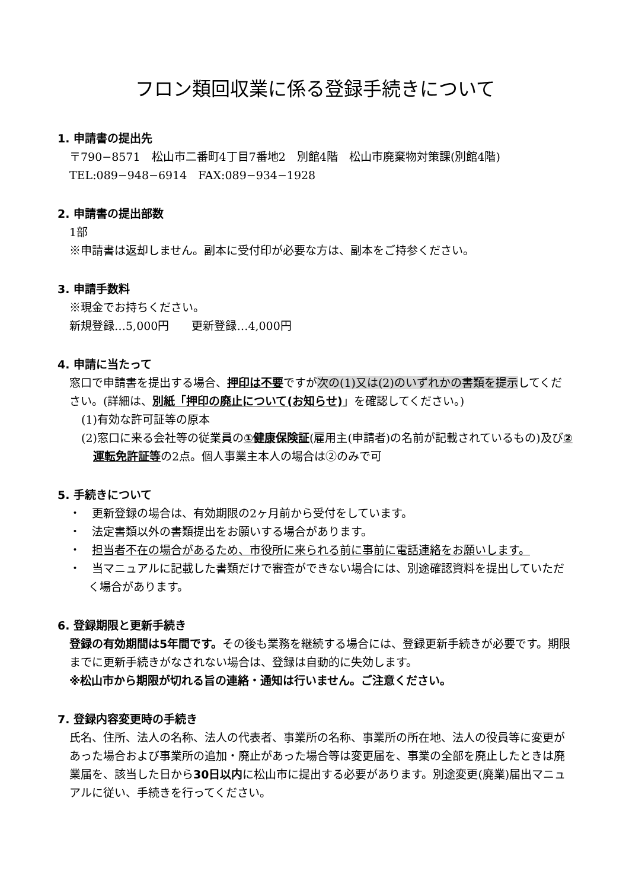フロン類回収業に係る登録手続きについて
1. 申請書の提出先
〒790−8571　松山市二番町4丁目7番地2　別館4階　松山市廃棄物対策課(別館4階)
TEL:089−948−6914　FAX:089−934−1928
2. 申請書の提出部数
1部
※申請書は返却しません。副本に受付印が必要な方は、副本をご持参ください。
3. 申請手数料
※現金でお持ちください。
新規登録…5,000円　　更新登録…4,000円
4. 申請に当たって
窓口で申請書を提出する場合、押印は不要ですが次の(1)又は(2)のいずれかの書類を提示してください。(詳細は、別紙「押印の廃止について(お知らせ)」を確認してください。)
(1)有効な許可証等の原本
(2)窓口に来る会社等の従業員の①健康保険証(雇用主(申請者)の名前が記載されているもの)及び②運転免許証等の2点。個人事業主本人の場合は②のみで可
5. 手続きについて
・　更新登録の場合は、有効期限の2ヶ月前から受付をしています。
・　法定書類以外の書類提出をお願いする場合があります。
・　担当者不在の場合があるため、市役所に来られる前に事前に電話連絡をお願いします。
・　当マニュアルに記載した書類だけで審査ができない場合には、別途確認資料を提出していただく場合があります。
6. 登録期限と更新手続き
登録の有効期間は5年間です。その後も業務を継続する場合には、登録更新手続きが必要です。期限までに更新手続きがなされない場合は、登録は自動的に失効します。
※松山市から期限が切れる旨の連絡・通知は行いません。ご注意ください。
7. 登録内容変更時の手続き
氏名、住所、法人の名称、法人の代表者、事業所の名称、事業所の所在地、法人の役員等に変更があった場合および事業所の追加・廃止があった場合等は変更届を、事業の全部を廃止したときは廃業届を、該当した日から30日以内に松山市に提出する必要があります。別途変更(廃業)届出マニュアルに従い、手続きを行ってください。